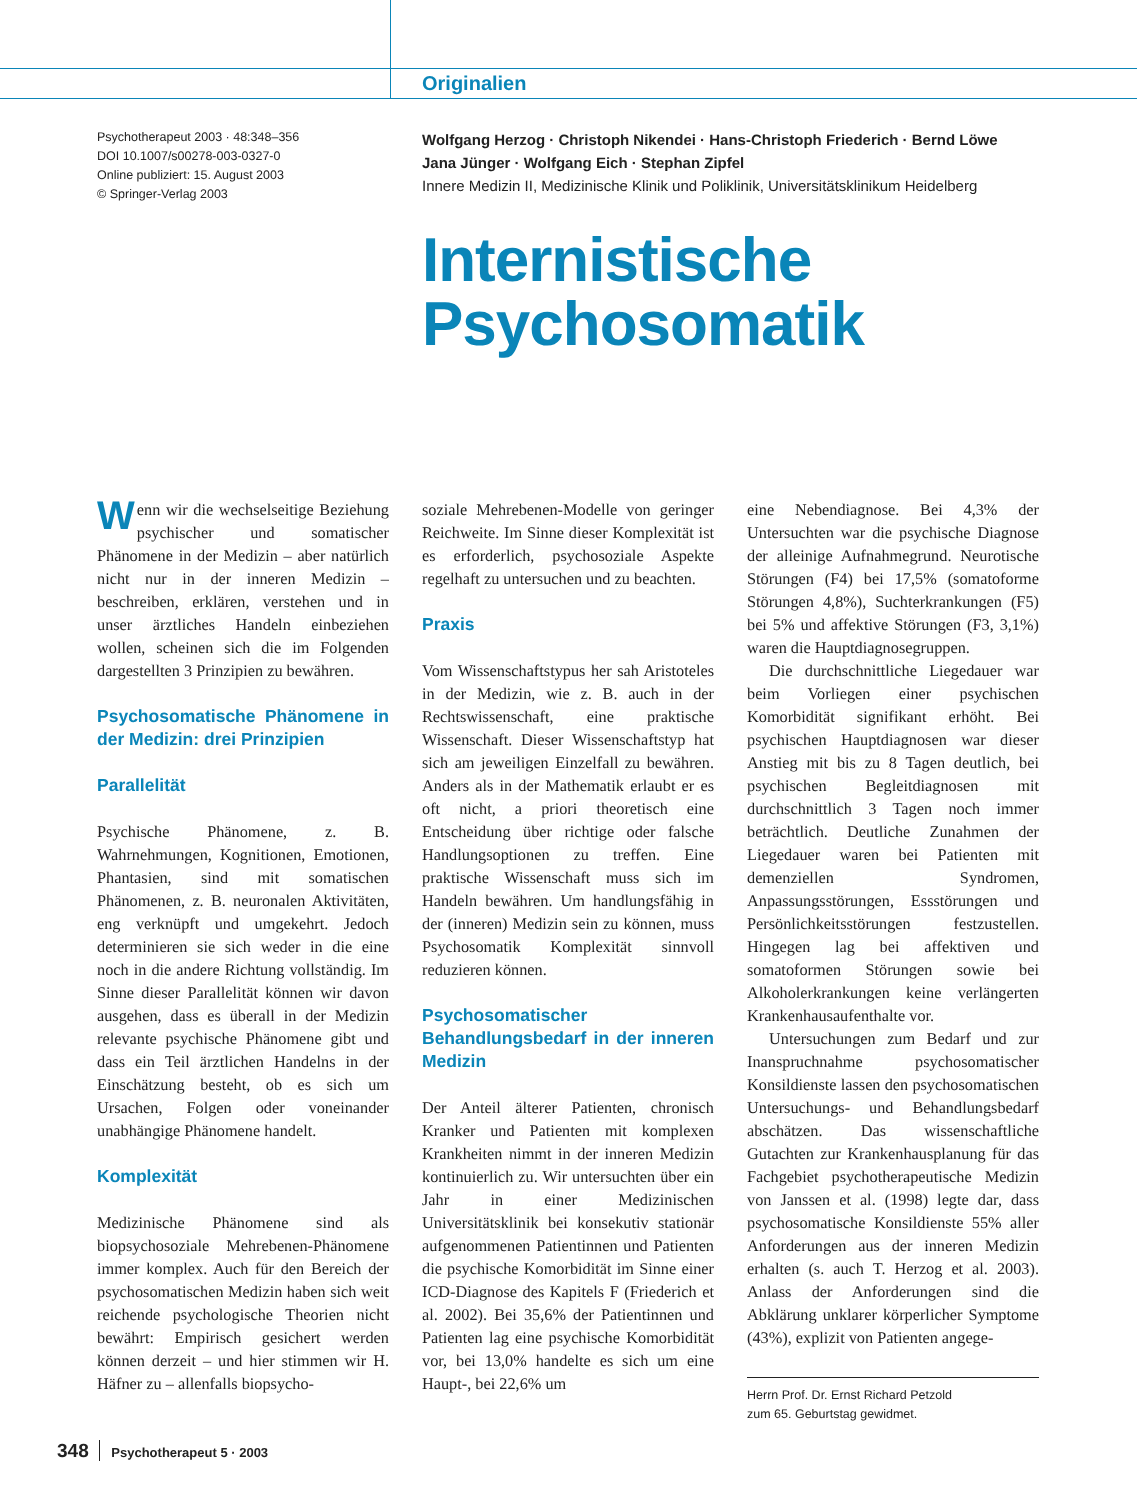Originalien
Psychotherapeut 2003 · 48:348–356
DOI 10.1007/s00278-003-0327-0
Online publiziert: 15. August 2003
© Springer-Verlag 2003
Wolfgang Herzog · Christoph Nikendei · Hans-Christoph Friederich · Bernd Löwe
Jana Jünger · Wolfgang Eich · Stephan Zipfel
Innere Medizin II, Medizinische Klinik und Poliklinik, Universitätsklinikum Heidelberg
Internistische
Psychosomatik
Wenn wir die wechselseitige Beziehung psychischer und somatischer Phänomene in der Medizin – aber natürlich nicht nur in der inneren Medizin – beschreiben, erklären, verstehen und in unser ärztliches Handeln einbeziehen wollen, scheinen sich die im Folgenden dargestellten 3 Prinzipien zu bewähren.
Psychosomatische Phänomene in der Medizin: drei Prinzipien
Parallelität
Psychische Phänomene, z. B. Wahrnehmungen, Kognitionen, Emotionen, Phantasien, sind mit somatischen Phänomenen, z. B. neuronalen Aktivitäten, eng verknüpft und umgekehrt. Jedoch determinieren sie sich weder in die eine noch in die andere Richtung vollständig. Im Sinne dieser Parallelität können wir davon ausgehen, dass es überall in der Medizin relevante psychische Phänomene gibt und dass ein Teil ärztlichen Handelns in der Einschätzung besteht, ob es sich um Ursachen, Folgen oder voneinander unabhängige Phänomene handelt.
Komplexität
Medizinische Phänomene sind als biopsychosoziale Mehrebenen-Phänomene immer komplex. Auch für den Bereich der psychosomatischen Medizin haben sich weit reichende psychologische Theorien nicht bewährt: Empirisch gesichert werden können derzeit – und hier stimmen wir H. Häfner zu – allenfalls biopsycho-
soziale Mehrebenen-Modelle von geringer Reichweite. Im Sinne dieser Komplexität ist es erforderlich, psychosoziale Aspekte regelhaft zu untersuchen und zu beachten.
Praxis
Vom Wissenschaftstypus her sah Aristoteles in der Medizin, wie z. B. auch in der Rechtswissenschaft, eine praktische Wissenschaft. Dieser Wissenschaftstyp hat sich am jeweiligen Einzelfall zu bewähren. Anders als in der Mathematik erlaubt er es oft nicht, a priori theoretisch eine Entscheidung über richtige oder falsche Handlungsoptionen zu treffen. Eine praktische Wissenschaft muss sich im Handeln bewähren. Um handlungsfähig in der (inneren) Medizin sein zu können, muss Psychosomatik Komplexität sinnvoll reduzieren können.
Psychosomatischer Behandlungsbedarf in der inneren Medizin
Der Anteil älterer Patienten, chronisch Kranker und Patienten mit komplexen Krankheiten nimmt in der inneren Medizin kontinuierlich zu. Wir untersuchten über ein Jahr in einer Medizinischen Universitätsklinik bei konsekutiv stationär aufgenommenen Patientinnen und Patienten die psychische Komorbidität im Sinne einer ICD-Diagnose des Kapitels F (Friederich et al. 2002). Bei 35,6% der Patientinnen und Patienten lag eine psychische Komorbidität vor, bei 13,0% handelte es sich um eine Haupt-, bei 22,6% um
eine Nebendiagnose. Bei 4,3% der Untersuchten war die psychische Diagnose der alleinige Aufnahmegrund. Neurotische Störungen (F4) bei 17,5% (somatoforme Störungen 4,8%), Suchterkrankungen (F5) bei 5% und affektive Störungen (F3, 3,1%) waren die Hauptdiagnosegruppen.
Die durchschnittliche Liegedauer war beim Vorliegen einer psychischen Komorbidität signifikant erhöht. Bei psychischen Hauptdiagnosen war dieser Anstieg mit bis zu 8 Tagen deutlich, bei psychischen Begleitdiagnosen mit durchschnittlich 3 Tagen noch immer beträchtlich. Deutliche Zunahmen der Liegedauer waren bei Patienten mit demenziellen Syndromen, Anpassungsstörungen, Essstörungen und Persönlichkeitsstörungen festzustellen. Hingegen lag bei affektiven und somatoformen Störungen sowie bei Alkoholerkrankungen keine verlängerten Krankenhausaufenthalte vor.
Untersuchungen zum Bedarf und zur Inanspruchnahme psychosomatischer Konsildienste lassen den psychosomatischen Untersuchungs- und Behandlungsbedarf abschätzen. Das wissenschaftliche Gutachten zur Krankenhausplanung für das Fachgebiet psychotherapeutische Medizin von Janssen et al. (1998) legte dar, dass psychosomatische Konsildienste 55% aller Anforderungen aus der inneren Medizin erhalten (s. auch T. Herzog et al. 2003). Anlass der Anforderungen sind die Abklärung unklarer körperlicher Symptome (43%), explizit von Patienten angege-
Herrn Prof. Dr. Ernst Richard Petzold
zum 65. Geburtstag gewidmet.
348 Psychotherapeut 5 · 2003